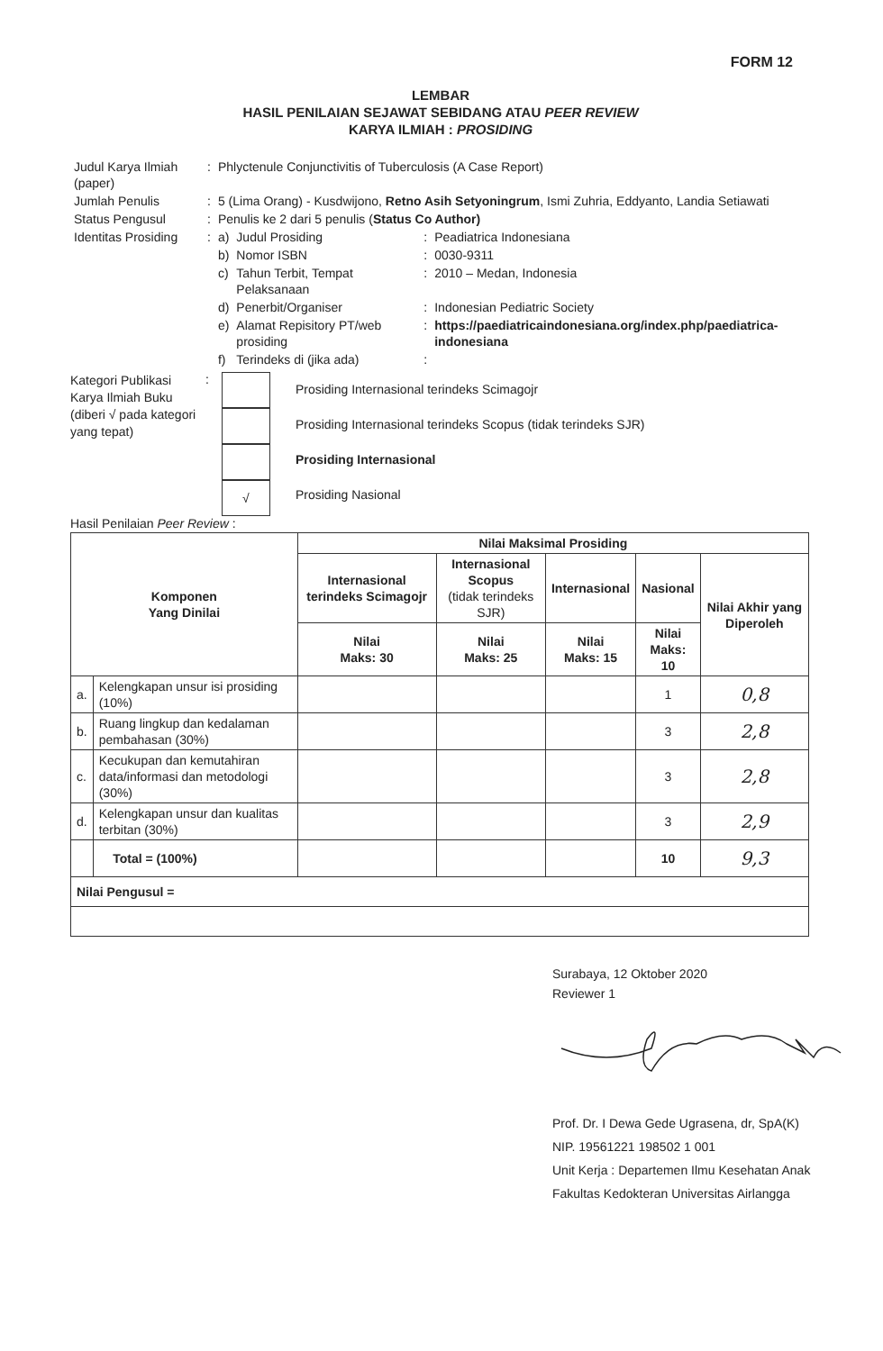FORM 12
LEMBAR
HASIL PENILAIAN SEJAWAT SEBIDANG ATAU PEER REVIEW
KARYA ILMIAH : PROSIDING
| Judul Karya Ilmiah (paper) | : | Phlyctenule Conjunctivitis of Tuberculosis (A Case Report) | | | |
| Jumlah Penulis | : | 5 (Lima Orang) - Kusdwijono, Retno Asih Setyoningrum , Ismi Zuhria, Eddyanto, Landia Setiawati | | | |
| Status Pengusul | : | Penulis ke 2 dari 5 penulis ( Status Co Author) | | | |
| Identitas Prosiding | : | a) | Judul Prosiding | : | Peadiatrica Indonesiana |
| | | b) | Nomor ISBN | : | 0030-9311 |
| | | c) | Tahun Terbit, Tempat Pelaksanaan | : | 2010 – Medan, Indonesia |
| | | d) | Penerbit/Organiser | : | Indonesian Pediatric Society |
| | | e) | Alamat Repisitory PT/web prosiding | : | https://paediatricaindonesiana.org/index.php/paediatrica-indonesiana |
| | | f) | Terindeks di (jika ada) | : | |
Kategori Publikasi Karya Ilmiah Buku (diberi √ pada kategori yang tepat)
:
√
Prosiding Internasional terindeks Scimagojr
Prosiding Internasional terindeks Scopus (tidak terindeks SJR)
Prosiding Internasional
Prosiding Nasional
Hasil Penilaian Peer Review :
| Komponen Yang Dinilai | | Nilai Maksimal Prosiding | | | | |
| --- | --- | --- | --- | --- | --- | --- |
| | | Internasional terindeks Scimagojr | Internasional Scopus (tidak terindeks SJR) | Internasional | Nasional | Nilai Akhir yang Diperoleh |
| | | Nilai Maks: 30 | Nilai Maks: 25 | Nilai Maks: 15 | Nilai Maks: 10 | |
| a. | Kelengkapan unsur isi prosiding (10%) | | | | 1 | 0,8 |
| b. | Ruang lingkup dan kedalaman pembahasan (30%) | | | | 3 | 2,8 |
| c. | Kecukupan dan kemutahiran data/informasi dan metodologi (30%) | | | | 3 | 2,8 |
| d. | Kelengkapan unsur dan kualitas terbitan (30%) | | | | 3 | 2,9 |
| | Total = (100%) | | | | 10 | 9,3 |
| Nilai Pengusul = | | | | | | |
Surabaya, 12 Oktober 2020
Reviewer 1
Prof. Dr. I Dewa Gede Ugrasena, dr, SpA(K)
NIP. 19561221 198502 1 001
Unit Kerja : Departemen Ilmu Kesehatan Anak
Fakultas Kedokteran Universitas Airlangga